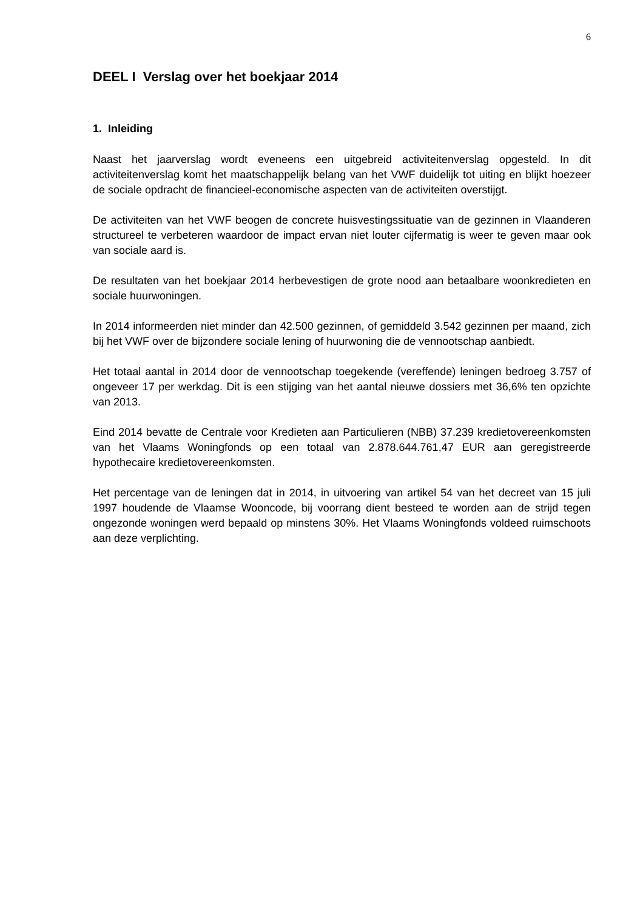6
DEEL I Verslag over het boekjaar 2014
1. Inleiding
Naast het jaarverslag wordt eveneens een uitgebreid activiteitenverslag opgesteld. In dit activiteitenverslag komt het maatschappelijk belang van het VWF duidelijk tot uiting en blijkt hoezeer de sociale opdracht de financieel-economische aspecten van de activiteiten overstijgt.
De activiteiten van het VWF beogen de concrete huisvestingssituatie van de gezinnen in Vlaanderen structureel te verbeteren waardoor de impact ervan niet louter cijfermatig is weer te geven maar ook van sociale aard is.
De resultaten van het boekjaar 2014 herbevestigen de grote nood aan betaalbare woonkredieten en sociale huurwoningen.
In 2014 informeerden niet minder dan 42.500 gezinnen, of gemiddeld 3.542 gezinnen per maand, zich bij het VWF over de bijzondere sociale lening of huurwoning die de vennootschap aanbiedt.
Het totaal aantal in 2014 door de vennootschap toegekende (vereffende) leningen bedroeg 3.757 of ongeveer 17 per werkdag. Dit is een stijging van het aantal nieuwe dossiers met 36,6% ten opzichte van 2013.
Eind 2014 bevatte de Centrale voor Kredieten aan Particulieren (NBB) 37.239 kredietovereenkomsten van het Vlaams Woningfonds op een totaal van 2.878.644.761,47 EUR aan geregistreerde hypothecaire kredietovereenkomsten.
Het percentage van de leningen dat in 2014, in uitvoering van artikel 54 van het decreet van 15 juli 1997 houdende de Vlaamse Wooncode, bij voorrang dient besteed te worden aan de strijd tegen ongezonde woningen werd bepaald op minstens 30%. Het Vlaams Woningfonds voldeed ruimschoots aan deze verplichting.